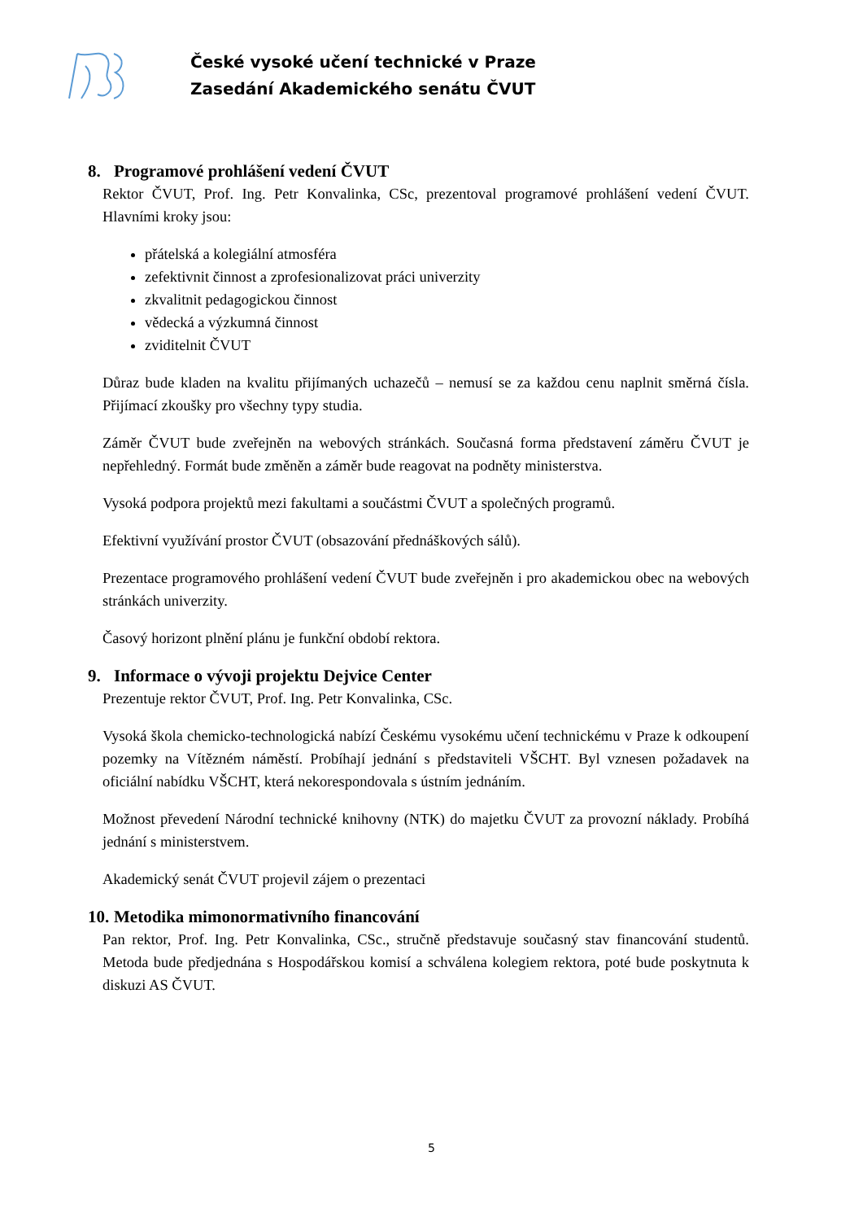České vysoké učení technické v Praze
Zasedání Akademického senátu ČVUT
8. Programové prohlášení vedení ČVUT
Rektor ČVUT, Prof. Ing. Petr Konvalinka, CSc, prezentoval programové prohlášení vedení ČVUT. Hlavními kroky jsou:
přátelská a kolegiální atmosféra
zefektivnit činnost a zprofesionalizovat práci univerzity
zkvalitnit pedagogickou činnost
vědecká a výzkumná činnost
zviditelnit ČVUT
Důraz bude kladen na kvalitu přijímaných uchazečů – nemusí se za každou cenu naplnit směrná čísla. Přijímací zkoušky pro všechny typy studia.
Záměr ČVUT bude zveřejněn na webových stránkách. Současná forma představení záměru ČVUT je nepřehledný. Formát bude změněn a záměr bude reagovat na podněty ministerstva.
Vysoká podpora projektů mezi fakultami a součástmi ČVUT a společných programů.
Efektivní využívání prostor ČVUT (obsazování přednáškových sálů).
Prezentace programového prohlášení vedení ČVUT bude zveřejněn i pro akademickou obec na webových stránkách univerzity.
Časový horizont plnění plánu je funkční období rektora.
9. Informace o vývoji projektu Dejvice Center
Prezentuje rektor ČVUT, Prof. Ing. Petr Konvalinka, CSc.
Vysoká škola chemicko-technologická nabízí Českému vysokému učení technickému v Praze k odkoupení pozemky na Vítězném náměstí. Probíhají jednání s představiteli VŠCHT. Byl vznesen požadavek na oficiální nabídku VŠCHT, která nekorespondovala s ústním jednáním.
Možnost převedení Národní technické knihovny (NTK) do majetku ČVUT za provozní náklady. Probíhá jednání s ministerstvem.
Akademický senát ČVUT projevil zájem o prezentaci
10. Metodika mimonormativního financování
Pan rektor, Prof. Ing. Petr Konvalinka, CSc., stručně představuje současný stav financování studentů. Metoda bude předjednána s Hospodářskou komisí a schválena kolegiem rektora, poté bude poskytnuta k diskuzi AS ČVUT.
5